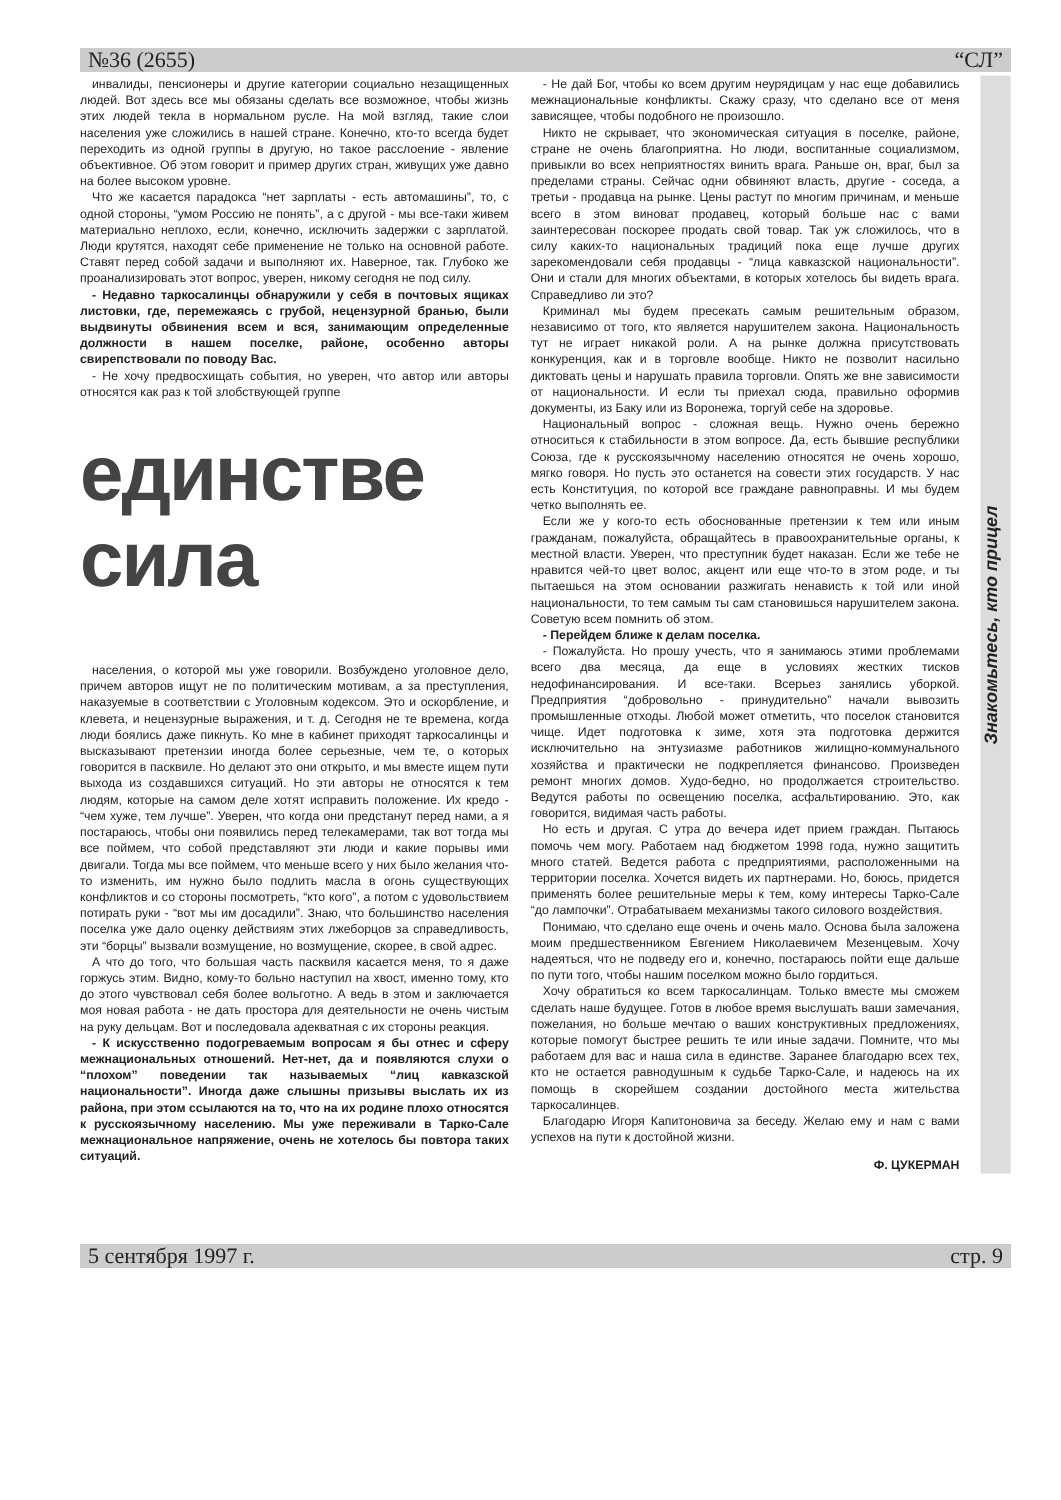№36 (2655) “СЛ”
инвалиды, пенсионеры и другие категории социально незащищенных людей. Вот здесь все мы обязаны сделать все возможное, чтобы жизнь этих людей текла в нормальном русле. На мой взгляд, такие слои населения уже сложились в нашей стране. Конечно, кто-то всегда будет переходить из одной группы в другую, но такое расслоение - явление объективное. Об этом говорит и пример других стран, живущих уже давно на более высоком уровне.
Что же касается парадокса “нет зарплаты - есть автомашины”, то, с одной стороны, “умом Россию не понять”, а с другой - мы все-таки живем материально неплохо, если, конечно, исключить задержки с зарплатой. Люди крутятся, находят себе применение не только на основной работе. Ставят перед собой задачи и выполняют их. Наверное, так. Глубоко же проанализировать этот вопрос, уверен, никому сегодня не под силу.
- Недавно таркосалинцы обнаружили у себя в почтовых ящиках листовки, где, перемежаясь с грубой, нецензурной бранью, были выдвинуты обвинения всем и вся, занимающим определенные должности в нашем поселке, районе, особенно авторы свирепствовали по поводу Вас.
- Не хочу предвосхищать события, но уверен, что автор или авторы относятся как раз к той злобствующей группе
единстве
сила
населения, о которой мы уже говорили. Возбуждено уголовное дело, причем авторов ищут не по политическим мотивам, а за преступления, наказуемые в соответствии с Уголовным кодексом. Это и оскорбление, и клевета, и нецензурные выражения, и т. д. Сегодня не те времена, когда люди боялись даже пикнуть. Ко мне в кабинет приходят таркосалинцы и высказывают претензии иногда более серьезные, чем те, о которых говорится в пасквиле. Но делают это они открыто, и мы вместе ищем пути выхода из создавшихся ситуаций. Но эти авторы не относятся к тем людям, которые на самом деле хотят исправить положение. Их кредо - “чем хуже, тем лучше”. Уверен, что когда они предстанут перед нами, а я постараюсь, чтобы они появились перед телекамерами, так вот тогда мы все поймем, что собой представляют эти люди и какие порывы ими двигали. Тогда мы все поймем, что меньше всего у них было желания что-то изменить, им нужно было подлить масла в огонь существующих конфликтов и со стороны посмотреть, “кто кого”, а потом с удовольствием потирать руки - “вот мы им досадили”. Знаю, что большинство населения поселка уже дало оценку действиям этих лжеборцов за справедливость, эти “борцы” вызвали возмущение, но возмущение, скорее, в свой адрес.
А что до того, что большая часть пасквиля касается меня, то я даже горжусь этим. Видно, кому-то больно наступил на хвост, именно тому, кто до этого чувствовал себя более вольготно. А ведь в этом и заключается моя новая работа - не дать простора для деятельности не очень чистым на руку дельцам. Вот и последовала адекватная с их стороны реакция.
- К искусственно подогреваемым вопросам я бы отнес и сферу межнациональных отношений. Нет-нет, да и появляются слухи о “плохом” поведении так называемых “лиц кавказской национальности”. Иногда даже слышны призывы выслать их из района, при этом ссылаются на то, что на их родине плохо относятся к русскоязычному населению. Мы уже переживали в Тарко-Сале межнациональное напряжение, очень не хотелось бы повтора таких ситуаций.
- Не дай Бог, чтобы ко всем другим неурядицам у нас еще добавились межнациональные конфликты. Скажу сразу, что сделано все от меня зависящее, чтобы подобного не произошло.
Никто не скрывает, что экономическая ситуация в поселке, районе, стране не очень благоприятна. Но люди, воспитанные социализмом, привыкли во всех неприятностях винить врага. Раньше он, враг, был за пределами страны. Сейчас одни обвиняют власть, другие - соседа, а третьи - продавца на рынке. Цены растут по многим причинам, и меньше всего в этом виноват продавец, который больше нас с вами заинтересован поскорее продать свой товар. Так уж сложилось, что в силу каких-то национальных традиций пока еще лучше других зарекомендовали себя продавцы - “лица кавказской национальности”. Они и стали для многих объектами, в которых хотелось бы видеть врага. Справедливо ли это?
Криминал мы будем пресекать самым решительным образом, независимо от того, кто является нарушителем закона. Национальность тут не играет никакой роли. А на рынке должна присутствовать конкуренция, как и в торговле вообще. Никто не позволит насильно диктовать цены и нарушать правила торговли. Опять же вне зависимости от национальности. И если ты приехал сюда, правильно оформив документы, из Баку или из Воронежа, торгуй себе на здоровье.
Национальный вопрос - сложная вещь. Нужно очень бережно относиться к стабильности в этом вопросе. Да, есть бывшие республики Союза, где к русскоязычному населению относятся не очень хорошо, мягко говоря. Но пусть это останется на совести этих государств. У нас есть Конституция, по которой все граждане равноправны. И мы будем четко выполнять ее.
Если же у кого-то есть обоснованные претензии к тем или иным гражданам, пожалуйста, обращайтесь в правоохранительные органы, к местной власти. Уверен, что преступник будет наказан. Если же тебе не нравится чей-то цвет волос, акцент или еще что-то в этом роде, и ты пытаешься на этом основании разжигать ненависть к той или иной национальности, то тем самым ты сам становишься нарушителем закона. Советую всем помнить об этом.
- Перейдем ближе к делам поселка.
- Пожалуйста. Но прошу учесть, что я занимаюсь этими проблемами всего два месяца, да еще в условиях жестких тисков недофинансирования. И все-таки. Всерьез занялись уборкой. Предприятия “добровольно - принудительно” начали вывозить промышленные отходы. Любой может отметить, что поселок становится чище. Идет подготовка к зиме, хотя эта подготовка держится исключительно на энтузиазме работников жилищно-коммунального хозяйства и практически не подкрепляется финансово. Произведен ремонт многих домов. Худо-бедно, но продолжается строительство. Ведутся работы по освещению поселка, асфальтированию. Это, как говорится, видимая часть работы.
Но есть и другая. С утра до вечера идет прием граждан. Пытаюсь помочь чем могу. Работаем над бюджетом 1998 года, нужно защитить много статей. Ведется работа с предприятиями, расположенными на территории поселка. Хочется видеть их партнерами. Но, боюсь, придется применять более решительные меры к тем, кому интересы Тарко-Сале “до лампочки”. Отрабатываем механизмы такого силового воздействия.
Понимаю, что сделано еще очень и очень мало. Основа была заложена моим предшественником Евгением Николаевичем Мезенцевым. Хочу надеяться, что не подведу его и, конечно, постараюсь пойти еще дальше по пути того, чтобы нашим поселком можно было гордиться.
Хочу обратиться ко всем таркосалинцам. Только вместе мы сможем сделать наше будущее. Готов в любое время выслушать ваши замечания, пожелания, но больше мечтаю о ваших конструктивных предложениях, которые помогут быстрее решить те или иные задачи. Помните, что мы работаем для вас и наша сила в единстве. Заранее благодарю всех тех, кто не остается равнодушным к судьбе Тарко-Сале, и надеюсь на их помощь в скорейшем создании достойного места жительства таркосалинцев.
Благодарю Игоря Капитоновича за беседу. Желаю ему и нам с вами успехов на пути к достойной жизни.
Ф. ЦУКЕРМАН
Знакомьтесь, кто прицел
5 сентября 1997 г. стр. 9